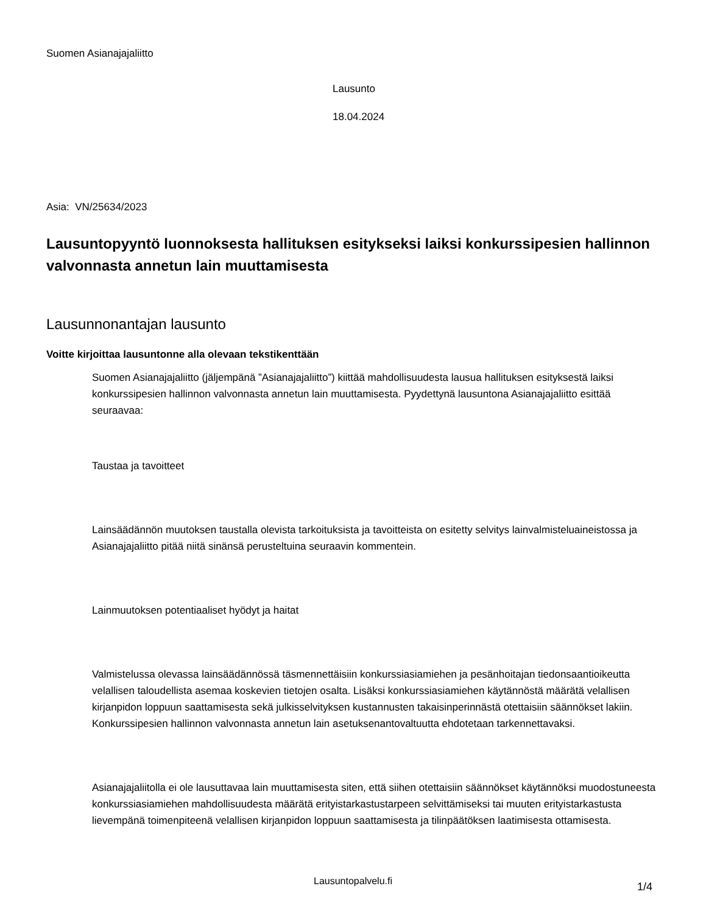Suomen Asianajajaliitto
Lausunto
18.04.2024
Asia: VN/25634/2023
Lausuntopyyntö luonnoksesta hallituksen esitykseksi laiksi konkurssipesien hallinnon valvonnasta annetun lain muuttamisesta
Lausunnonantajan lausunto
Voitte kirjoittaa lausuntonne alla olevaan tekstikenttään
Suomen Asianajajaliitto (jäljempänä ”Asianajajaliitto”) kiittää mahdollisuudesta lausua hallituksen esityksestä laiksi konkurssipesien hallinnon valvonnasta annetun lain muuttamisesta. Pyydettynä lausuntona Asianajajaliitto esittää seuraavaa:
Taustaa ja tavoitteet
Lainsäädännön muutoksen taustalla olevista tarkoituksista ja tavoitteista on esitetty selvitys lainvalmisteluaineistossa ja Asianajajaliitto pitää niitä sinänsä perusteltuina seuraavin kommentein.
Lainmuutoksen potentiaaliset hyödyt ja haitat
Valmistelussa olevassa lainsäädännössä täsmennettäisiin konkurssiasiamiehen ja pesänhoitajan tiedonsaantioikeutta velallisen taloudellista asemaa koskevien tietojen osalta. Lisäksi konkurssiasiamiehen käytännöstä määrätä velallisen kirjanpidon loppuun saattamisesta sekä julkisselvityksen kustannusten takaisinperinnästä otettaisiin säännökset lakiin. Konkurssipesien hallinnon valvonnasta annetun lain asetuksenantovaltuutta ehdotetaan tarkennettavaksi.
Asianajajaliitolla ei ole lausuttavaa lain muuttamisesta siten, että siihen otettaisiin säännökset käytännöksi muodostuneesta konkurssiasiamiehen mahdollisuudesta määrätä erityistarkastustarpeen selvittämiseksi tai muuten erityistarkastusta lievempänä toimenpiteenä velallisen kirjanpidon loppuun saattamisesta ja tilinpäätöksen laatimisesta ottamisesta.
Lausuntopalvelu.fi
1/4